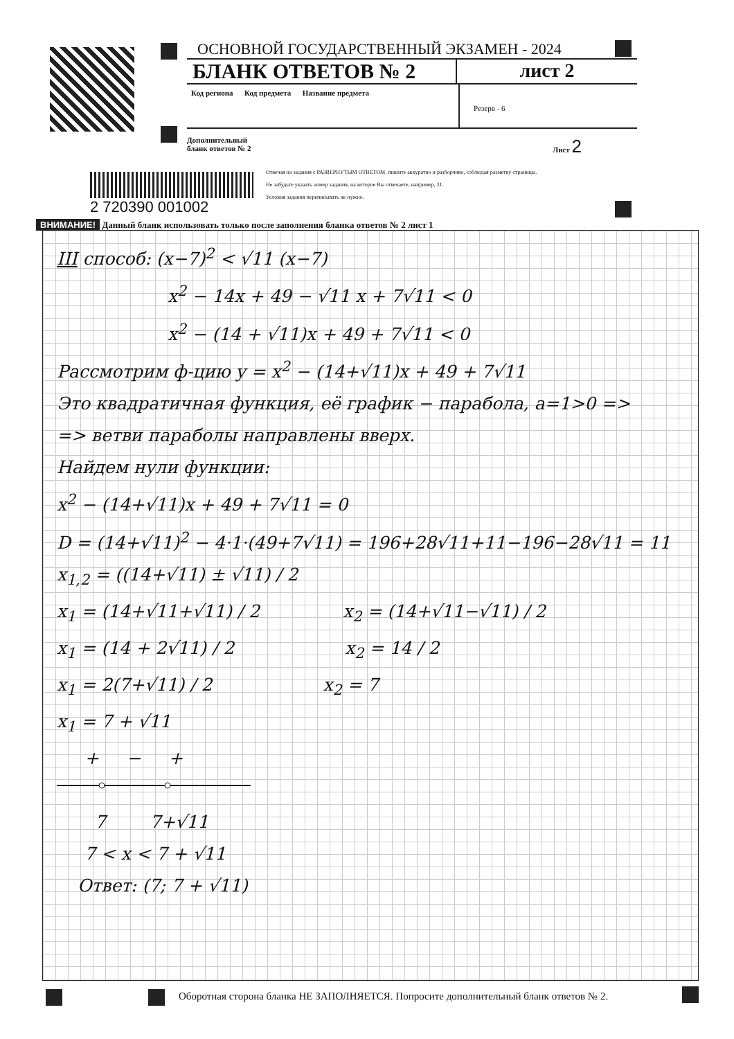ОСНОВНОЙ ГОСУДАРСТВЕННЫЙ ЭКЗАМЕН - 2024
БЛАНК ОТВЕТОВ № 2 лист 2
Код региона Код предмета Название предмета
Резерв - 6
Дополнительный
бланк ответов № 2 Лист 2
2 720390 001002
Отвечая на задания с РАЗВЕРНУТЫМ ОТВЕТОМ, пишите аккуратно и разборчиво, соблюдая разметку страницы.
Не забудьте указать номер задания, на которое Вы отвечаете, например, 31.
Условия задания переписывать не нужно.
ВНИМАНИЕ! Данный бланк использовать только после заполнения бланка ответов № 2 лист 1
III способ: (x−7)<sup>2</sup> < √11 (x−7)
x<sup>2</sup> − 14x + 49 − √11 x + 7√11 < 0
x<sup>2</sup> − (14 + √11)x + 49 + 7√11 < 0
Рассмотрим ф-цию y = x<sup>2</sup> − (14+√11)x + 49 + 7√11
Это квадратичная функция, её график − парабола, a=1>0 =>
=> ветви параболы направлены вверх.
Найдем нули функции:
x<sup>2</sup> − (14+√11)x + 49 + 7√11 = 0
D = (14+√11)<sup>2</sup> − 4·1·(49+7√11) = 196+28√11+11−196−28√11 = 11
x<sub>1,2</sub> = ((14+√11) ± √11) / 2
x<sub>1</sub> = (14+√11+√11) / 2 x<sub>2</sub> = (14+√11−√11) / 2
x<sub>1</sub> = (14 + 2√11) / 2 x<sub>2</sub> = 14 / 2
x<sub>1</sub> = 2(7+√11) / 2 x<sub>2</sub> = 7
x<sub>1</sub> = 7 + √11
+ − +
7 7+√11
7 < x < 7 + √11
Ответ: (7; 7 + √11)
Оборотная сторона бланка НЕ ЗАПОЛНЯЕТСЯ. Попросите дополнительный бланк ответов № 2.